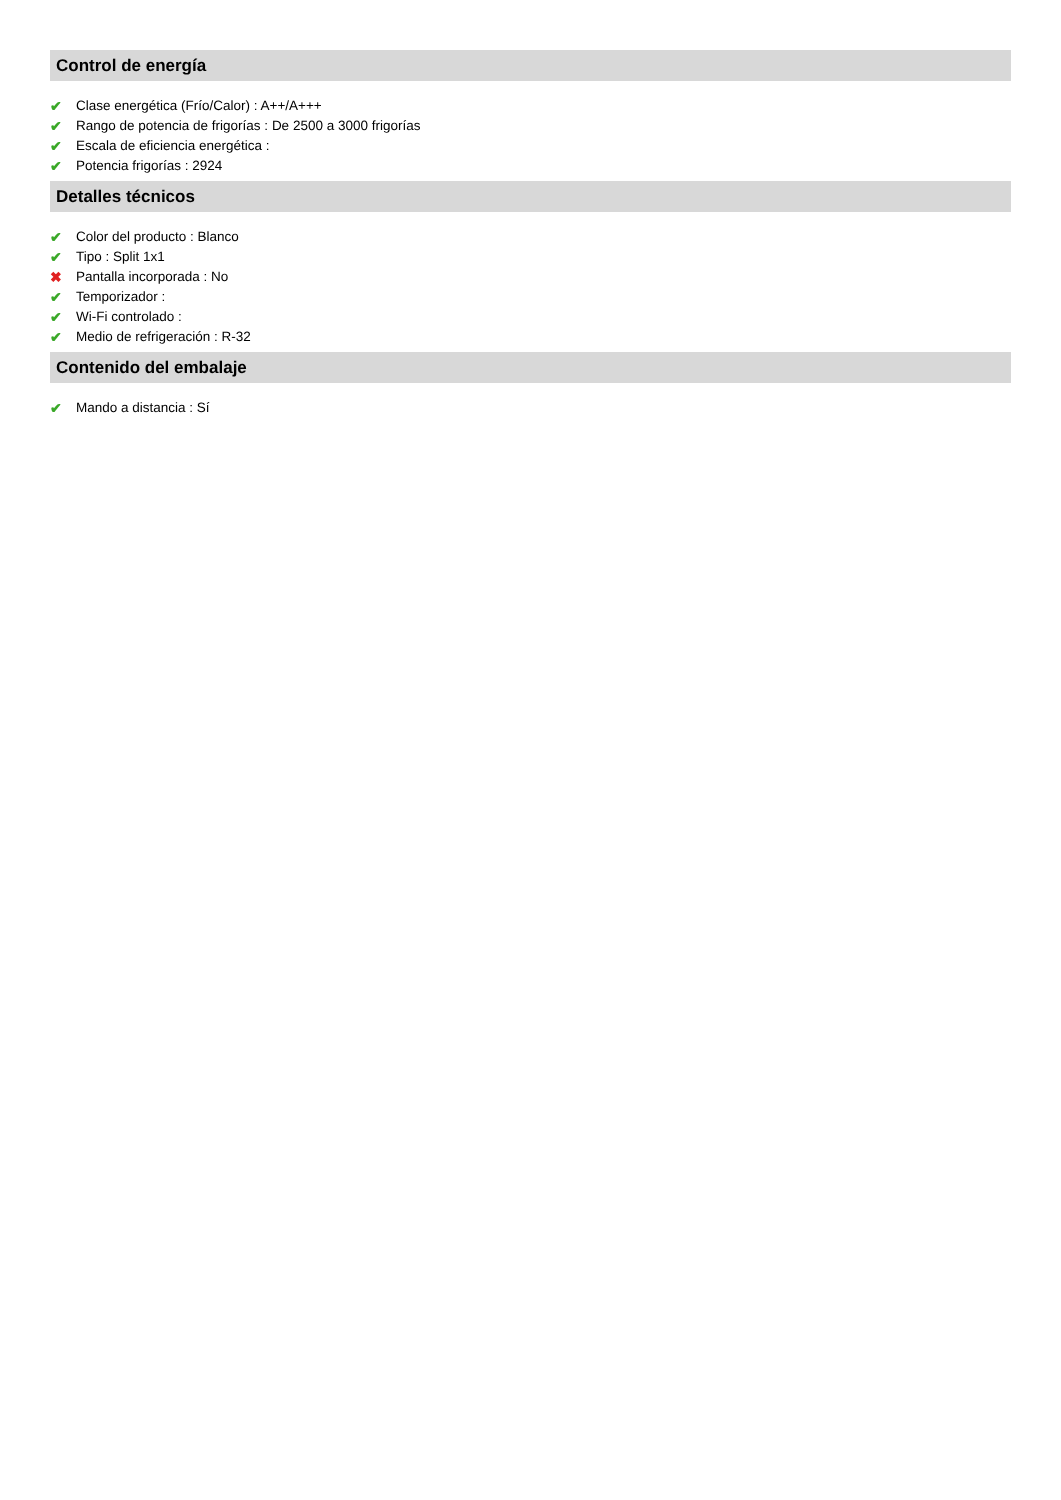Control de energía
✔ Clase energética (Frío/Calor) : A++/A+++
✔ Rango de potencia de frigorías : De 2500 a 3000 frigorías
✔ Escala de eficiencia energética :
✔ Potencia frigorías : 2924
Detalles técnicos
✔ Color del producto : Blanco
✔ Tipo : Split 1x1
✖ Pantalla incorporada : No
✔ Temporizador :
✔ Wi-Fi controlado :
✔ Medio de refrigeración : R-32
Contenido del embalaje
✔ Mando a distancia : Sí